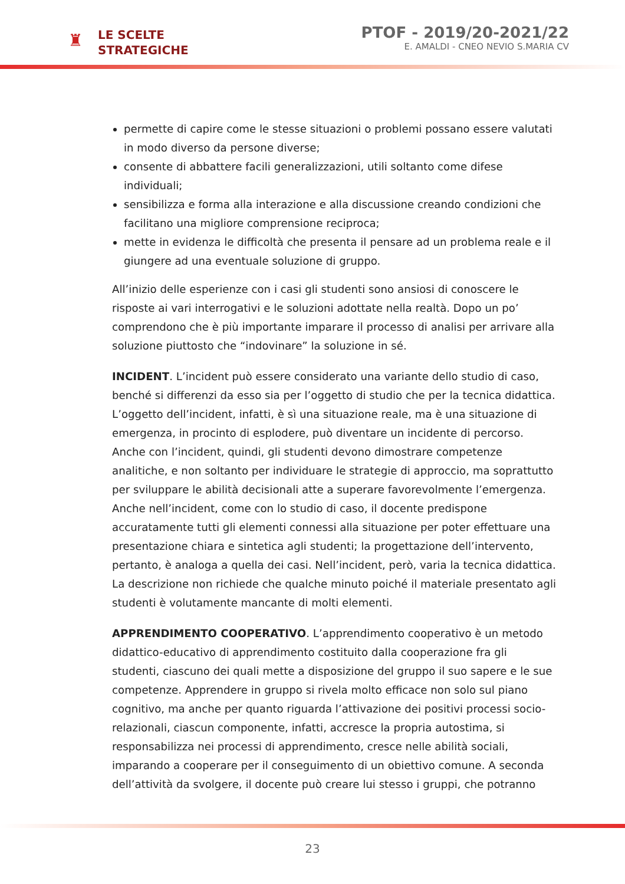♜
LE SCELTE
STRATEGICHE
PTOF - 2019/20-2021/22
E. AMALDI - CNEO NEVIO S.MARIA CV
permette di capire come le stesse situazioni o problemi possano essere valutati in modo diverso da persone diverse;
consente di abbattere facili generalizzazioni, utili soltanto come difese individuali;
sensibilizza e forma alla interazione e alla discussione creando condizioni che facilitano una migliore comprensione reciproca;
mette in evidenza le difficoltà che presenta il pensare ad un problema reale e il giungere ad una eventuale soluzione di gruppo.
All’inizio delle esperienze con i casi gli studenti sono ansiosi di conoscere le risposte ai vari interrogativi e le soluzioni adottate nella realtà. Dopo un po’ comprendono che è più importante imparare il processo di analisi per arrivare alla soluzione piuttosto che “indovinare” la soluzione in sé.
INCIDENT. L’incident può essere considerato una variante dello studio di caso, benché si differenzi da esso sia per l’oggetto di studio che per la tecnica didattica. L’oggetto dell’incident, infatti, è sì una situazione reale, ma è una situazione di emergenza, in procinto di esplodere, può diventare un incidente di percorso. Anche con l’incident, quindi, gli studenti devono dimostrare competenze analitiche, e non soltanto per individuare le strategie di approccio, ma soprattutto per sviluppare le abilità decisionali atte a superare favorevolmente l’emergenza. Anche nell’incident, come con lo studio di caso, il docente predispone accuratamente tutti gli elementi connessi alla situazione per poter effettuare una presentazione chiara e sintetica agli studenti; la progettazione dell’intervento, pertanto, è analoga a quella dei casi. Nell’incident, però, varia la tecnica didattica. La descrizione non richiede che qualche minuto poiché il materiale presentato agli studenti è volutamente mancante di molti elementi.
APPRENDIMENTO COOPERATIVO. L’apprendimento cooperativo è un metodo didattico-educativo di apprendimento costituito dalla cooperazione fra gli studenti, ciascuno dei quali mette a disposizione del gruppo il suo sapere e le sue competenze. Apprendere in gruppo si rivela molto efficace non solo sul piano cognitivo, ma anche per quanto riguarda l’attivazione dei positivi processi socio-relazionali, ciascun componente, infatti, accresce la propria autostima, si responsabilizza nei processi di apprendimento, cresce nelle abilità sociali, imparando a cooperare per il conseguimento di un obiettivo comune. A seconda dell’attività da svolgere, il docente può creare lui stesso i gruppi, che potranno
23